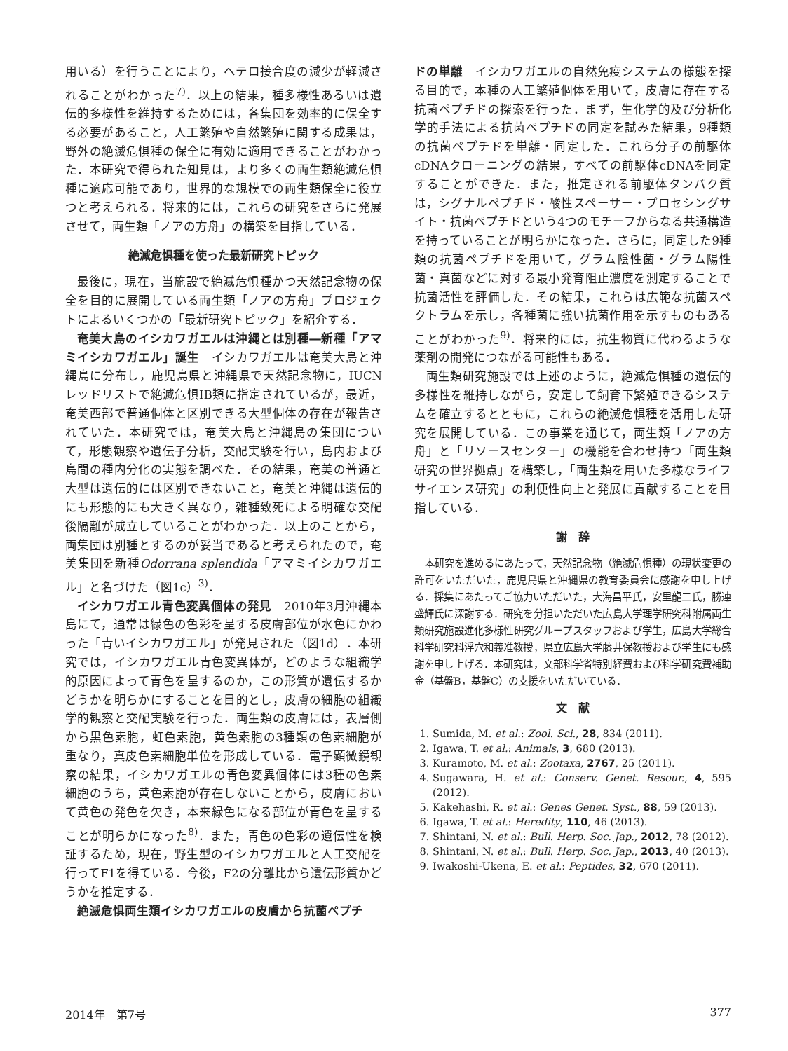用いる）を行うことにより，ヘテロ接合度の減少が軽減されることがわかった<sup>7)</sup>．以上の結果，種多様性あるいは遺伝的多様性を維持するためには，各集団を効率的に保全する必要があること，人工繁殖や自然繁殖に関する成果は，野外の絶滅危惧種の保全に有効に適用できることがわかった．本研究で得られた知見は，より多くの両生類絶滅危惧種に適応可能であり，世界的な規模での両生類保全に役立つと考えられる．将来的には，これらの研究をさらに発展させて，両生類「ノアの方舟」の構築を目指している．
絶滅危惧種を使った最新研究トピック
最後に，現在，当施設で絶滅危惧種かつ天然記念物の保全を目的に展開している両生類「ノアの方舟」プロジェクトによるいくつかの「最新研究トピック」を紹介する．
奄美大島のイシカワガエルは沖縄とは別種―新種「アマミイシカワガエル」誕生　イシカワガエルは奄美大島と沖縄島に分布し，鹿児島県と沖縄県で天然記念物に，IUCNレッドリストで絶滅危惧IB類に指定されているが，最近，奄美西部で普通個体と区別できる大型個体の存在が報告されていた．本研究では，奄美大島と沖縄島の集団について，形態観察や遺伝子分析，交配実験を行い，島内および島間の種内分化の実態を調べた．その結果，奄美の普通と大型は遺伝的には区別できないこと，奄美と沖縄は遺伝的にも形態的にも大きく異なり，雑種致死による明確な交配後隔離が成立していることがわかった．以上のことから，両集団は別種とするのが妥当であると考えられたので，奄美集団を新種Odorrana splendida「アマミイシカワガエル」と名づけた（図1c）<sup>3)</sup>．
イシカワガエル青色変異個体の発見　2010年3月沖縄本島にて，通常は緑色の色彩を呈する皮膚部位が水色にかわった「青いイシカワガエル」が発見された（図1d）．本研究では，イシカワガエル青色変異体が，どのような組織学的原因によって青色を呈するのか，この形質が遺伝するかどうかを明らかにすることを目的とし，皮膚の細胞の組織学的観察と交配実験を行った．両生類の皮膚には，表層側から黒色素胞，虹色素胞，黄色素胞の3種類の色素細胞が重なり，真皮色素細胞単位を形成している．電子顕微鏡観察の結果，イシカワガエルの青色変異個体には3種の色素細胞のうち，黄色素胞が存在しないことから，皮膚において黄色の発色を欠き，本来緑色になる部位が青色を呈することが明らかになった<sup>8)</sup>．また，青色の色彩の遺伝性を検証するため，現在，野生型のイシカワガエルと人工交配を行ってF1を得ている．今後，F2の分離比から遺伝形質かどうかを推定する．
絶滅危惧両生類イシカワガエルの皮膚から抗菌ペプチ
ドの単離　イシカワガエルの自然免疫システムの様態を探る目的で，本種の人工繁殖個体を用いて，皮膚に存在する抗菌ペプチドの探索を行った．まず，生化学的及び分析化学的手法による抗菌ペプチドの同定を試みた結果，9種類の抗菌ペプチドを単離・同定した．これら分子の前駆体cDNAクローニングの結果，すべての前駆体cDNAを同定することができた．また，推定される前駆体タンパク質は，シグナルペプチド・酸性スペーサー・プロセシングサイト・抗菌ペプチドという4つのモチーフからなる共通構造を持っていることが明らかになった．さらに，同定した9種類の抗菌ペプチドを用いて，グラム陰性菌・グラム陽性菌・真菌などに対する最小発育阻止濃度を測定することで抗菌活性を評価した．その結果，これらは広範な抗菌スペクトラムを示し，各種菌に強い抗菌作用を示すものもあることがわかった<sup>9)</sup>．将来的には，抗生物質に代わるような薬剤の開発につながる可能性もある．
両生類研究施設では上述のように，絶滅危惧種の遺伝的多様性を維持しながら，安定して飼育下繁殖できるシステムを確立するとともに，これらの絶滅危惧種を活用した研究を展開している．この事業を通じて，両生類「ノアの方舟」と「リソースセンター」の機能を合わせ持つ「両生類研究の世界拠点」を構築し，「両生類を用いた多様なライフサイエンス研究」の利便性向上と発展に貢献することを目指している．
謝　辞
本研究を進めるにあたって，天然記念物（絶滅危惧種）の現状変更の許可をいただいた，鹿児島県と沖縄県の教育委員会に感謝を申し上げる．採集にあたってご協力いただいた，大海昌平氏，安里龍二氏，勝連盛輝氏に深謝する．研究を分担いただいた広島大学理学研究科附属両生類研究施設進化多様性研究グループスタッフおよび学生，広島大学総合科学研究科浮穴和義准教授，県立広島大学藤井保教授および学生にも感謝を申し上げる．本研究は，文部科学省特別経費および科学研究費補助金（基盤B，基盤C）の支援をいただいている．
文　献
1. Sumida, M. et al.: Zool. Sci., 28, 834 (2011).
2. Igawa, T. et al.: Animals, 3, 680 (2013).
3. Kuramoto, M. et al.: Zootaxa, 2767, 25 (2011).
4. Sugawara, H. et al.: Conserv. Genet. Resour., 4, 595 (2012).
5. Kakehashi, R. et al.: Genes Genet. Syst., 88, 59 (2013).
6. Igawa, T. et al.: Heredity, 110, 46 (2013).
7. Shintani, N. et al.: Bull. Herp. Soc. Jap., 2012, 78 (2012).
8. Shintani, N. et al.: Bull. Herp. Soc. Jap., 2013, 40 (2013).
9. Iwakoshi-Ukena, E. et al.: Peptides, 32, 670 (2011).
2014年　第7号 377